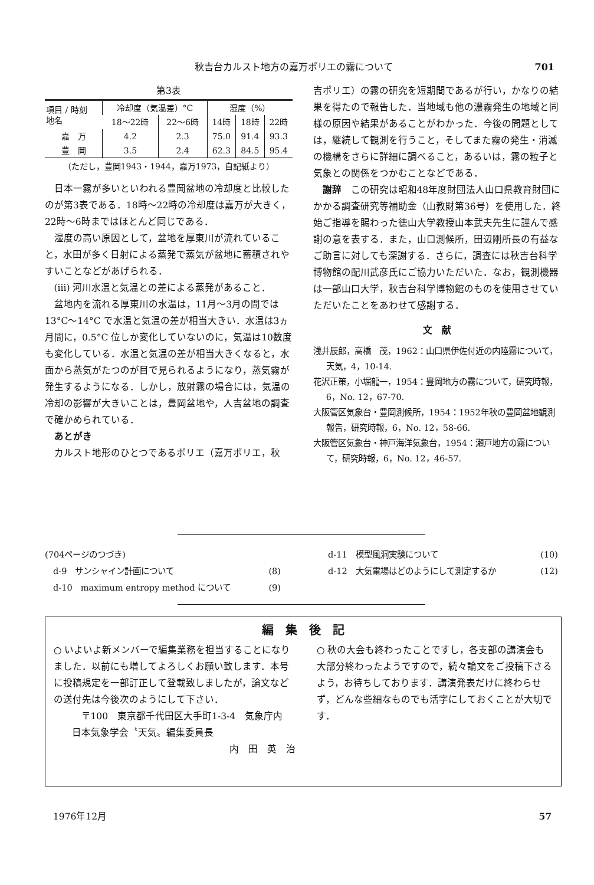秋吉台カルスト地方の嘉万ポリエの霧について 701
第3表
| 項目 / 時刻 地名 | 冷却度（気温差）°C | | 湿度（%） | | |
| --- | --- | --- | --- | --- | --- |
| | 18～22時 | 22～6時 | 14時 | 18時 | 22時 |
| 嘉 万 | 4.2 | 2.3 | 75.0 | 91.4 | 93.3 |
| 豊 岡 | 3.5 | 2.4 | 62.3 | 84.5 | 95.4 |
（ただし，豊岡1943・1944，嘉万1973，自記紙より）
日本一霧が多いといわれる豊岡盆地の冷却度と比較したのが第3表である．18時～22時の冷却度は嘉万が大きく，22時～6時まではほとんど同じである．
湿度の高い原因として，盆地を厚東川が流れていること，水田が多く日射による蒸発で蒸気が盆地に蓄積されやすいことなどがあげられる．
(iii) 河川水温と気温との差による蒸発があること．
盆地内を流れる厚東川の水温は，11月～3月の間では13°C～14°C で水温と気温の差が相当大きい．水温は3ヵ月間に，0.5°C 位しか変化していないのに，気温は10数度も変化している．水温と気温の差が相当大きくなると，水面から蒸気がたつのが目で見られるようになり，蒸気霧が発生するようになる．しかし，放射霧の場合には，気温の冷却の影響が大きいことは，豊岡盆地や，人吉盆地の調査で確かめられている．
あとがき
カルスト地形のひとつであるポリエ（嘉万ポリエ，秋
吉ポリエ）の霧の研究を短期間であるが行い，かなりの結果を得たので報告した．当地域も他の濃霧発生の地域と同様の原因や結果があることがわかった．今後の問題としては，継続して観測を行うこと，そしてまた霧の発生・消滅の機構をさらに詳細に調べること，あるいは，霧の粒子と気象との関係をつかむことなどである．
謝辞　この研究は昭和48年度財団法人山口県教育財団にかかる調査研究等補助金（山教財第36号）を使用した．終始ご指導を賜わった徳山大学教授山本武夫先生に謹んで感謝の意を表する．また，山口測候所，田辺剛所長の有益なご助言に対しても深謝する．さらに，調査には秋吉台科学博物館の配川武彦氏にご協力いただいた．なお，観測機器は一部山口大学，秋吉台科学博物館のものを使用させていただいたことをあわせて感謝する．
文　献
浅井辰郎，高橋　茂，1962：山口県伊佐付近の内陸霧について，天気，4，10-14.
花沢正策，小堀龍一，1954：豊岡地方の霧について，研究時報，6，No. 12，67-70.
大阪管区気象台・豊岡測候所，1954：1952年秋の豊岡盆地観測報告，研究時報，6，No. 12，58-66.
大阪管区気象台・神戸海洋気象台，1954：瀬戸地方の霧について，研究時報，6，No. 12，46-57.
(704ページのつづき)
　d-9　サンシャイン計画について　(8)
　d-10　maximum entropy method について (9)
d-11　模型風洞実験について (10)
d-12　大気電場はどのようにして測定するか (12)
編　集　後　記
○ いよいよ新メンバーで編集業務を担当することになりました．以前にも増してよろしくお願い致します．本号に投稿規定を一部訂正して登載致しましたが，論文などの送付先は今後次のようにして下さい．
〒100　東京都千代田区大手町1-3-4　気象庁内
日本気象学会〝天気〟編集委員長
内　田　英　治
○ 秋の大会も終わったことですし，各支部の講演会も大部分終わったようですので，続々論文をご投稿下さるよう，お待ちしております．講演発表だけに終わらせず，どんな些細なものでも活字にしておくことが大切です．
1976年12月 57